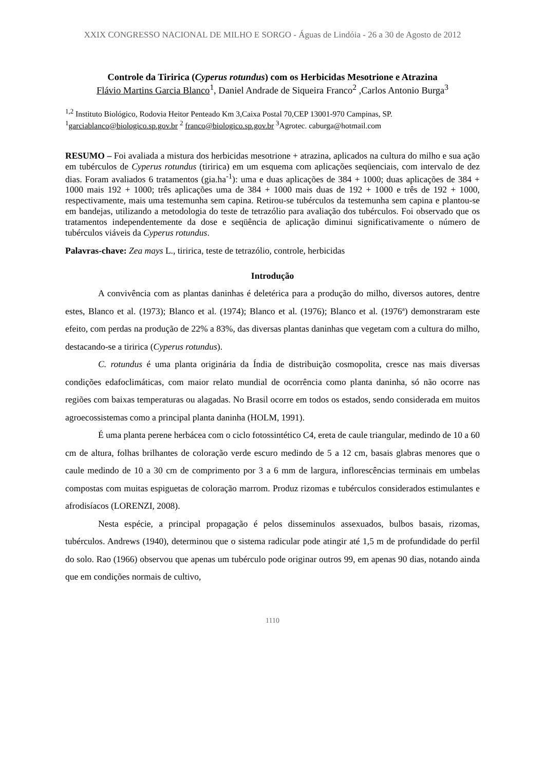XXIX CONGRESSO NACIONAL DE MILHO E SORGO - Águas de Lindóia - 26 a 30 de Agosto de 2012
Controle da Tiririca (Cyperus rotundus) com os Herbicidas Mesotrione e Atrazina
Flávio Martins Garcia Blanco<sup>1</sup>, Daniel Andrade de Siqueira Franco<sup>2</sup> ,Carlos Antonio Burga<sup>3</sup>
<sup>1,2</sup> Instituto Biológico, Rodovia Heitor Penteado Km 3,Caixa Postal 70,CEP 13001-970 Campinas, SP.
<sup>1</sup> garciablanco@biologico.sp.gov.br <sup>2</sup> franco@biologico.sp.gov.br <sup>3</sup>Agrotec. caburga@hotmail.com
RESUMO – Foi avaliada a mistura dos herbicidas mesotrione + atrazina, aplicados na cultura do milho e sua ação em tubérculos de Cyperus rotundus (tiririca) em um esquema com aplicações seqüenciais, com intervalo de dez dias. Foram avaliados 6 tratamentos (gia.ha<sup>-1</sup>): uma e duas aplicações de 384 + 1000; duas aplicações de 384 + 1000 mais 192 + 1000; três aplicações uma de 384 + 1000 mais duas de 192 + 1000 e três de 192 + 1000, respectivamente, mais uma testemunha sem capina. Retirou-se tubérculos da testemunha sem capina e plantou-se em bandejas, utilizando a metodologia do teste de tetrazólio para avaliação dos tubérculos. Foi observado que os tratamentos independentemente da dose e seqüência de aplicação diminui significativamente o número de tubérculos viáveis da Cyperus rotundus.
Palavras-chave: Zea mays L., tiririca, teste de tetrazólio, controle, herbicidas
Introdução
A convivência com as plantas daninhas é deletérica para a produção do milho, diversos autores, dentre estes, Blanco et al. (1973); Blanco et al. (1974); Blanco et al. (1976); Blanco et al. (1976ª) demonstraram este efeito, com perdas na produção de 22% a 83%, das diversas plantas daninhas que vegetam com a cultura do milho, destacando-se a tiririca (Cyperus rotundus).
C. rotundus é uma planta originária da Índia de distribuição cosmopolita, cresce nas mais diversas condições edafoclimáticas, com maior relato mundial de ocorrência como planta daninha, só não ocorre nas regiões com baixas temperaturas ou alagadas. No Brasil ocorre em todos os estados, sendo considerada em muitos agroecossistemas como a principal planta daninha (HOLM, 1991).
É uma planta perene herbácea com o ciclo fotossintético C4, ereta de caule triangular, medindo de 10 a 60 cm de altura, folhas brilhantes de coloração verde escuro medindo de 5 a 12 cm, basais glabras menores que o caule medindo de 10 a 30 cm de comprimento por 3 a 6 mm de largura, inflorescências terminais em umbelas compostas com muitas espiguetas de coloração marrom. Produz rizomas e tubérculos considerados estimulantes e afrodisíacos (LORENZI, 2008).
Nesta espécie, a principal propagação é pelos disseminulos assexuados, bulbos basais, rizomas, tubérculos. Andrews (1940), determinou que o sistema radicular pode atingir até 1,5 m de profundidade do perfil do solo. Rao (1966) observou que apenas um tubérculo pode originar outros 99, em apenas 90 dias, notando ainda que em condições normais de cultivo,
1110